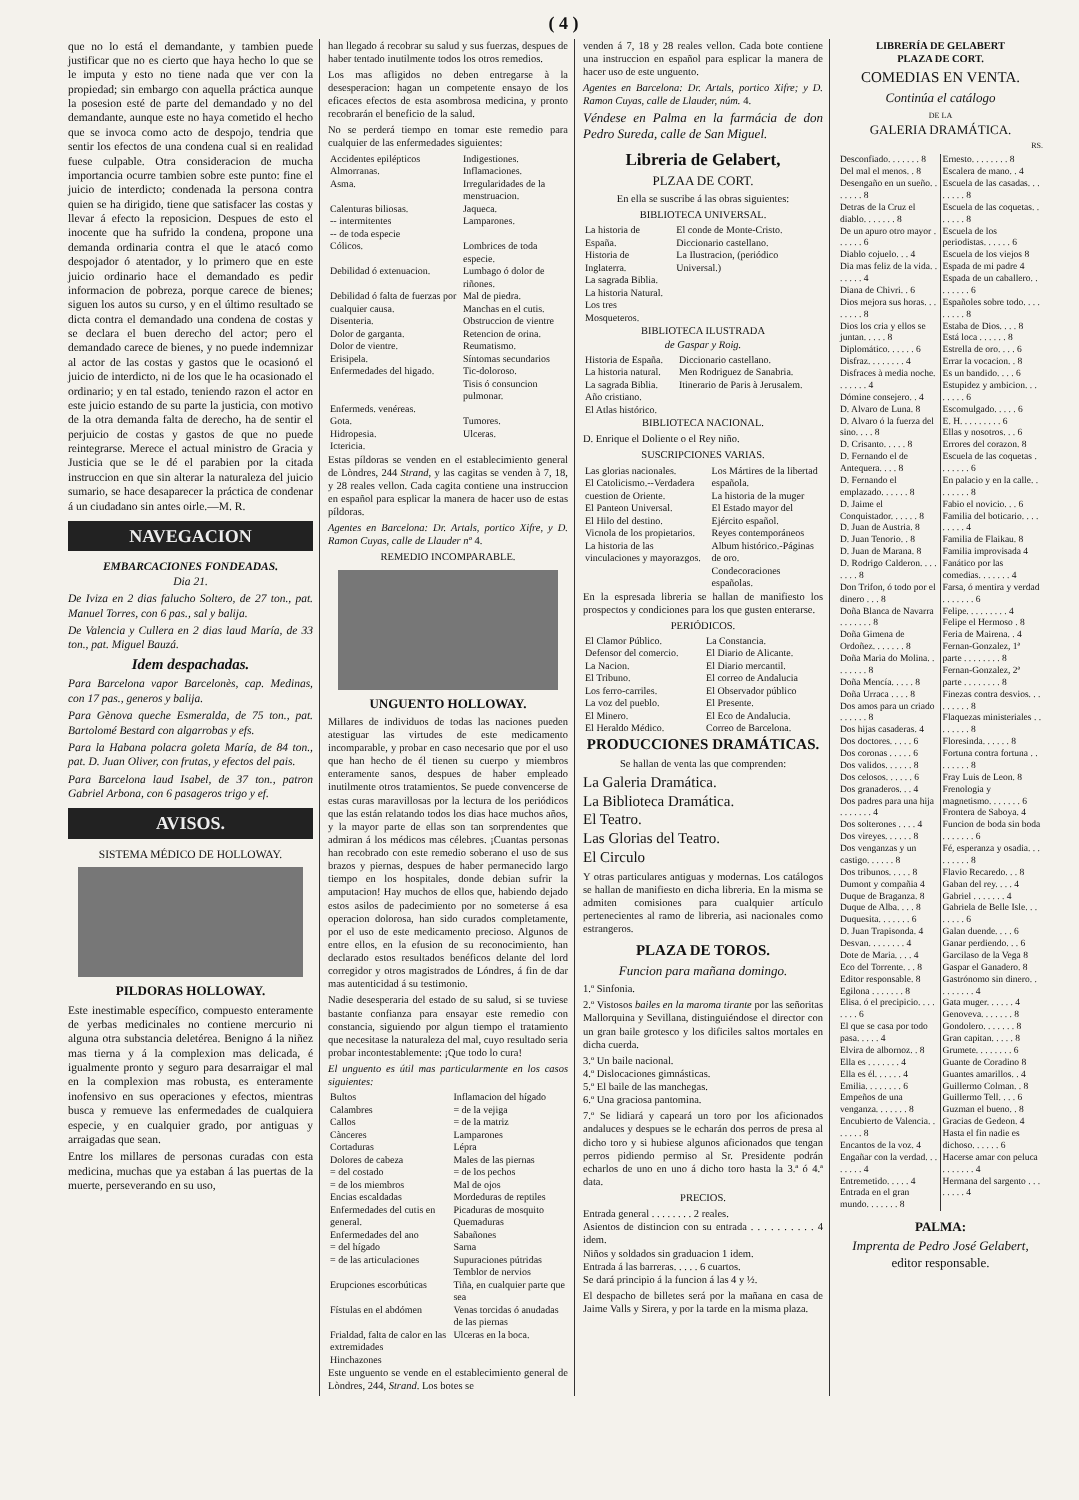( 4 )
que no lo está el demandante, y tambien puede justificar que no es cierto que haya hecho lo que se le imputa y esto no tiene nada que ver con la propiedad; sin embargo con aquella práctica aunque la posesion esté de parte del demandado y no del demandante, aunque este no haya cometido el hecho que se invoca como acto de despojo, tendria que sentir los efectos de una condena cual si en realidad fuese culpable. Otra consideracion de mucha importancia ocurre tambien sobre este punto: fine el juicio de interdicto; condenada la persona contra quien se ha dirigido, tiene que satisfacer las costas y llevar á efecto la reposicion. Despues de esto el inocente que ha sufrido la condena, propone una demanda ordinaria contra el que le atacó como despojador ó atentador, y lo primero que en este juicio ordinario hace el demandado es pedir informacion de pobreza, porque carece de bienes; siguen los autos su curso, y en el último resultado se dicta contra el demandado una condena de costas y se declara el buen derecho del actor; pero el demandado carece de bienes, y no puede indemnizar al actor de las costas y gastos que le ocasionó el juicio de interdicto, ni de los que le ha ocasionado el ordinario; y en tal estado, teniendo razon el actor en este juicio estando de su parte la justicia, con motivo de la otra demanda falta de derecho, ha de sentir el perjuicio de costas y gastos de que no puede reintegrarse. Merece el actual ministro de Gracia y Justicia que se le dé el parabien por la citada instruccion en que sin alterar la naturaleza del juicio sumario, se hace desaparecer la práctica de condenar á un ciudadano sin antes oirle.—M. R.
NAVEGACION
EMBARCACIONES FONDEADAS.
Dia 21.
De Iviza en 2 dias falucho Soltero, de 27 ton., pat. Manuel Torres, con 6 pas., sal y balija.
De Valencia y Cullera en 2 dias laud María, de 33 ton., pat. Miguel Bauzá.
Idem despachadas.
Para Barcelona vapor Barcelonès, cap. Medinas, con 17 pas., generos y balija.
Para Gènova queche Esmeralda, de 75 ton., pat. Bartolomé Bestard con algarrobas y efs.
Para la Habana polacra goleta María, de 84 ton., pat. D. Juan Oliver, con frutas, y efectos del pais.
Para Barcelona laud Isabel, de 37 ton., patron Gabriel Arbona, con 6 pasageros trigo y ef.
AVISOS.
SISTEMA MÉDICO DE HOLLOWAY.
PILDORAS HOLLOWAY.
Este inestimable específico, compuesto enteramente de yerbas medicinales no contiene mercurio ni alguna otra substancia deletérea. Benigno á la niñez mas tierna y á la complexion mas delicada, é igualmente pronto y seguro para desarraigar el mal en la complexion mas robusta, es enteramente inofensivo en sus operaciones y efectos, mientras busca y remueve las enfermedades de cualquiera especie, y en cualquier grado, por antiguas y arraigadas que sean.
Entre los millares de personas curadas con esta medicina, muchas que ya estaban á las puertas de la muerte, perseverando en su uso,
han llegado á recobrar su salud y sus fuerzas, despues de haber tentado inutilmente todos los otros remedios.
Los mas afligidos no deben entregarse à la desesperacion: hagan un competente ensayo de los eficaces efectos de esta asombrosa medicina, y pronto recobrarán el beneficio de la salud.
No se perderá tiempo en tomar este remedio para cualquier de las enfermedades siguientes:
| Accidentes epilépticos | Indigestiones. |
| Almorranas. | Inflamaciones. |
| Asma. | Irregularidades de la menstruacion. |
| Calenturas biliosas. -- intermitentes -- de toda especie | Jaqueca. Lamparones. |
| Cólicos. | Lombrices de toda especie. |
| Debilidad ó extenuacion. | Lumbago ó dolor de riñones. |
| Debilidad ó falta de fuerzas por cualquier causa. | Mal de piedra. Manchas en el cutis. |
| Disenteria. | Obstruccion de vientre |
| Dolor de garganta. | Retencion de orina. |
| Dolor de vientre. | Reumatismo. |
| Erisipela. | Síntomas secundarios |
| Enfermedades del higado. | Tic-doloroso. Tisis ó consuncion pulmonar. |
| Enfermeds. venéreas. | |
| Gota. | Tumores. |
| Hidropesia. | Ulceras. |
| Ictericia. | |
Estas píldoras se venden en el establecimiento general de Lòndres, 244 Strand, y las cagitas se venden à 7, 18, y 28 reales vellon. Cada cagita contiene una instruccion en español para esplicar la manera de hacer uso de estas píldoras.
Agentes en Barcelona: Dr. Artals, portico Xifre, y D. Ramon Cuyas, calle de Llauder nº 4.
REMEDIO INCOMPARABLE.
UNGUENTO HOLLOWAY.
Millares de individuos de todas las naciones pueden atestiguar las virtudes de este medicamento incomparable, y probar en caso necesario que por el uso que han hecho de él tienen su cuerpo y miembros enteramente sanos, despues de haber empleado inutilmente otros tratamientos. Se puede convencerse de estas curas maravillosas por la lectura de los periódicos que las están relatando todos los dias hace muchos años, y la mayor parte de ellas son tan sorprendentes que admiran á los médicos mas célebres. ¡Cuantas personas han recobrado con este remedio soberano el uso de sus brazos y piernas, despues de haber permanecido largo tiempo en los hospitales, donde debian sufrir la amputacion! Hay muchos de ellos que, habiendo dejado estos asilos de padecimiento por no someterse á esa operacion dolorosa, han sido curados completamente, por el uso de este medicamento precioso. Algunos de entre ellos, en la efusion de su reconocimiento, han declarado estos resultados benéficos delante del lord corregidor y otros magistrados de Lóndres, á fin de dar mas autenticidad á su testimonio.
Nadie desesperaria del estado de su salud, si se tuviese bastante confianza para ensayar este remedio con constancia, siguiendo por algun tiempo el tratamiento que necesitase la naturaleza del mal, cuyo resultado seria probar incontestablemente: ¡Que todo lo cura!
El unguento es útil mas particularmente en los casos siguientes:
| Bultos | Inflamacion del hígado |
| Calambres | = de la vejiga |
| Callos | = de la matriz |
| Cànceres | Lamparones |
| Cortaduras | Lépra |
| Dolores de cabeza = del costado = de los miembros | Males de las piernas = de los pechos Mal de ojos |
| Encias escaldadas | Mordeduras de reptiles |
| Enfermedades del cutis en general. | Picaduras de mosquito Quemaduras |
| Enfermedades del ano = del hígado = de las articulaciones | Sabañones Sarna Supuraciones pútridas Temblor de nervios |
| Erupciones escorbúticas | Tiña, en cualquier parte que sea |
| Fístulas en el abdómen | Venas torcidas ó anudadas de las piernas |
| Frialdad, falta de calor en las extremidades | Ulceras en la boca. |
| Hinchazones | |
Este unguento se vende en el establecimiento general de Lòndres, 244, Strand. Los botes se
venden á 7, 18 y 28 reales vellon. Cada bote contiene una instruccion en español para esplicar la manera de hacer uso de este unguento.
Agentes en Barcelona: Dr. Artals, portico Xifre; y D. Ramon Cuyas, calle de Llauder, núm. 4.
Véndese en Palma en la farmácia de don Pedro Sureda, calle de San Miguel.
Libreria de Gelabert,
PLZAA DE CORT.
En ella se suscribe á las obras siguientes:
BIBLIOTECA UNIVERSAL.
| La historia de España. Historia de Inglaterra. La sagrada Biblia. La historia Natural. Los tres Mosqueteros. | El conde de Monte-Cristo. Diccionario castellano. La Ilustracion, (periódico Universal.) |
BIBLIOTECA ILUSTRADA
de Gaspar y Roig.
| Historia de España. La historia natural. La sagrada Biblia. Año cristiano. El Atlas histórico. | Diccionario castellano. Men Rodriguez de Sanabria. Itinerario de Paris à Jerusalem. |
BIBLIOTECA NACIONAL.
D. Enrique el Doliente o el Rey niño.
SUSCRIPCIONES VARIAS.
| Las glorias nacionales. El Catolicismo.--Verdadera cuestion de Oriente. El Panteon Universal. El Hilo del destino. Vicnola de los propietarios. La historia de las vinculaciones y mayorazgos. | Los Mártires de la libertad española. La historia de la muger El Estado mayor del Ejército español. Reyes contemporáneos Album histórico.-Páginas de oro. Condecoraciones españolas. |
En la espresada libreria se hallan de manifiesto los prospectos y condiciones para los que gusten enterarse.
PERIÓDICOS.
| El Clamor Público. Defensor del comercio. La Nacion. El Tribuno. Los ferro-carriles. La voz del pueblo. El Minero. El Heraldo Médico. | La Constancia. El Diario de Alicante. El Diario mercantil. El correo de Andalucia El Observador público El Presente. El Eco de Andalucia. Correo de Barcelona. |
PRODUCCIONES DRAMÁTICAS.
Se hallan de venta las que comprenden:
La Galeria Dramática.
La Biblioteca Dramática.
El Teatro.
Las Glorias del Teatro.
El Circulo
Y otras particulares antiguas y modernas. Los catálogos se hallan de manifiesto en dicha libreria. En la misma se admiten comisiones para cualquier artículo pertenecientes al ramo de libreria, asi nacionales como estrangeros.
PLAZA DE TOROS.
Funcion para mañana domingo.
1.º Sinfonia.
2.º Vistosos bailes en la maroma tirante por las señoritas Mallorquina y Sevillana, distinguiéndose el director con un gran baile grotesco y los dificiles saltos mortales en dicha cuerda.
3.º Un baile nacional.
4.º Dislocaciones gimnásticas.
5.º El baile de las manchegas.
6.º Una graciosa pantomina.
7.º Se lidiará y capeará un toro por los aficionados andaluces y despues se le echarán dos perros de presa al dicho toro y si hubiese algunos aficionados que tengan perros pidiendo permiso al Sr. Presidente podrán echarlos de uno en uno á dicho toro hasta la 3.ª ó 4.ª data.
PRECIOS.
Entrada general . . . . . . . . 2 reales.
Asientos de distincion con su entrada . . . . . . . . . . 4 idem.
Niños y soldados sin graduacion 1 idem.
Entrada á las barreras. . . . . 6 cuartos.
Se dará principio á la funcion á las 4 y ½.
El despacho de billetes será por la mañana en casa de Jaime Valls y Sirera, y por la tarde en la misma plaza.
LIBRERÍA DE GELABERT
PLAZA DE CORT.
COMEDIAS EN VENTA.
Continúa el catálogo
DE LA
GALERIA DRAMÁTICA.
RS.
| Desconfiado. . . . . . . 8 Del mal el menos. . 8 Desengaño en un sueño. . . . . . . 8 Detras de la Cruz el diablo. . . . . . . 8 De un apuro otro mayor . . . . . . 6 Diablo cojuelo. . . 4 Dia mas feliz de la vida. . . . . . . 4 Diana de Chivri. . 6 Dios mejora sus horas. . . . . . . . 8 Dios los cria y ellos se juntan. . . . . 8 Diplomático. . . . . . 6 Disfraz. . . . . . . . 4 Disfraces à media noche. . . . . . . 4 Dómine consejero. . 4 D. Alvaro de Luna. 8 D. Alvaro ó la fuerza del sino. . . . 8 D. Crisanto. . . . . 8 D. Fernando el de Antequera. . . . 8 D. Fernando el emplazado. . . . . . 8 D. Jaime el Conquistador. . . . . . 8 D. Juan de Austria. 8 D. Juan Tenorio. . 8 D. Juan de Marana. 8 D. Rodrigo Calderon. . . . . . . . 8 Don Trifon, ó todo por el dinero . . . 8 Doña Blanca de Navarra . . . . . . . 8 Doña Gimena de Ordoñez. . . . . . . 8 Doña Maria do Molina. . . . . . . . 8 Doña Mencía. . . . . 8 Doña Urraca . . . . 8 Dos amos para un criado . . . . . . 8 Dos hijas casaderas. 4 Dos doctores. . . . . 6 Dos coronas . . . . . 6 Dos validos. . . . . . 8 Dos celosos. . . . . . 6 Dos granaderos. . . 4 Dos padres para una hija . . . . . . . 4 Dos solterones . . . . 4 Dos vireyes. . . . . . 8 Dos venganzas y un castigo. . . . . . 8 Dos tribunos. . . . . 8 Dumont y compañia 4 Duque de Braganza. 8 Duque de Alba. . . . 8 Duquesita. . . . . . . 6 D. Juan Trapisonda. 4 Desvan. . . . . . . . 4 Dote de Maria. . . . 4 Eco del Torrente. . . 8 Editor responsable. 8 Egilona . . . . . . . 8 Elisa. ó el precipicio. . . . . . . . 6 El que se casa por todo pasa. . . . . 4 Elvira de albornoz. . 8 Ella es . . . . . . . 4 Ella es él. . . . . . 4 Emilia. . . . . . . . 6 Empeños de una venganza. . . . . . . 8 Encubierto de Valencia. . . . . . . 8 Encantos de la voz. 4 Engañar con la verdad. . . . . . . . 4 Entremetido. . . . . 4 Entrada en el gran mundo. . . . . . . 8 | Ernesto. . . . . . . . 8 Escalera de mano. . 4 Escuela de las casadas. . . . . . . . 8 Escuela de las coquetas. . . . . . . 8 Escuela de los periodistas. . . . . . 6 Escuela de los viejos 8 Espada de mi padre 4 Espada de un caballero. . . . . . . . 6 Españoles sobre todo. . . . . . . . . 8 Estaba de Dios. . . . 8 Está loca . . . . . . 8 Estrella de oro. . . . 6 Errar la vocacion. . 8 Es un bandido. . . . 6 Estupidez y ambicion. . . . . . . . 6 Escomulgado. . . . . 6 E. H. . . . . . . . . 6 Ellas y nosotros. . . 6 Errores del corazon. 8 Escuela de las coquetas . . . . . . . 6 En palacio y en la calle. . . . . . . . 8 Fabio el novicio. . . 6 Familia del boticario. . . . . . . . . 4 Familia de Flaikau. 8 Familia improvisada 4 Fanático por las comedias. . . . . . . 4 Farsa, ó mentira y verdad . . . . . . . 6 Felipe. . . . . . . . . 4 Felipe el Hermoso . 8 Feria de Mairena. . 4 Fernan-Gonzalez, 1ª parte . . . . . . . . 8 Fernan-Gonzalez, 2ª parte . . . . . . . . 8 Finezas contra desvios. . . . . . . . . 8 Flaquezas ministeriales . . . . . . . . 8 Floresinda. . . . . . 8 Fortuna contra fortuna . . . . . . . . 8 Fray Luis de Leon. 8 Frenologia y magnetismo. . . . . . . 6 Frontera de Saboya. 4 Funcion de boda sin boda . . . . . . . 6 Fé, esperanza y osadia. . . . . . . . . 8 Flavio Recaredo. . . 8 Gaban del rey. . . . 4 Gabriel . . . . . . . 4 Gabriela de Belle Isle. . . . . . . . 6 Galan duende. . . . 6 Ganar perdiendo. . . 6 Garcilaso de la Vega 8 Gaspar el Ganadero. 8 Gastrónomo sin dinero. . . . . . . . . 4 Gata muger. . . . . . 4 Genoveva. . . . . . . 8 Gondolero. . . . . . . 8 Gran capitan. . . . . 8 Grumete. . . . . . . . 6 Guante de Coradino 8 Guantes amarillos. . 4 Guillermo Colman. . 8 Guillermo Tell. . . . 6 Guzman el bueno. . 8 Gracias de Gedeon. 4 Hasta el fin nadie es dichoso. . . . . . 6 Hacerse amar con peluca . . . . . . . 4 Hermana del sargento . . . . . . . . 4 |
PALMA:
Imprenta de Pedro José Gelabert,
editor responsable.